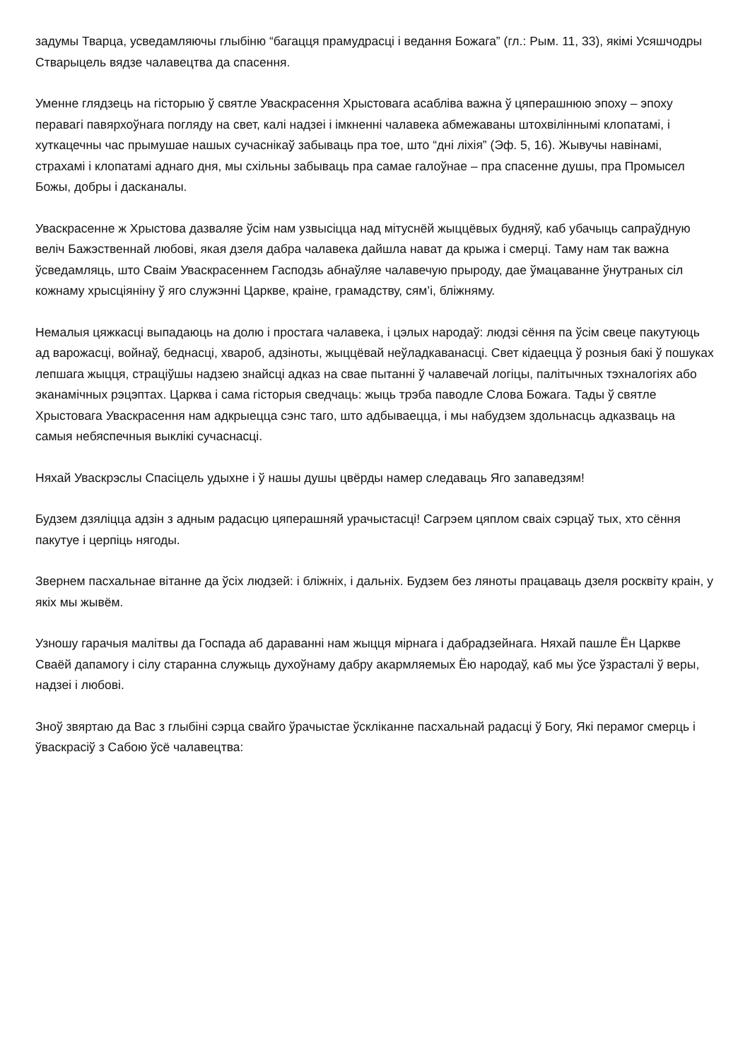задумы Тварца, усведамляючы глыбіню “багацця прамудрасці і ведання Божага” (гл.: Рым. 11, 33), якімі Усяшчодры Стварыцель вядзе чалавецтва да спасення.
Уменне глядзець на гісторыю ў святле Уваскрасення Хрыстовага асабліва важна ў цяперашнюю эпоху – эпоху перавагі павярхоўнага погляду на свет, калі надзеі і імкненні чалавека абмежаваны штохвіліннымі клопатамі, і хуткацечны час прымушае нашых сучаснікаў забываць пра тое, што “дні ліхія” (Эф. 5, 16). Жывучы навінамі, страхамі і клопатамі аднаго дня, мы схільны забываць пра самае галоўнае – пра спасенне душы, пра Промысел Божы, добры і дасканалы.
Уваскрасенне ж Хрыстова дазваляе ўсім нам узвысіцца над мітуснёй жыццёвых будняў, каб убачыць сапраўдную веліч Бажэственнай любові, якая дзеля дабра чалавека дайшла нават да крыжа і смерці. Таму нам так важна ўсведамляць, што Сваім Уваскрасеннем Гасподзь абнаўляе чалавечую прыроду, дае ўмацаванне ўнутраных сіл кожнаму хрысціяніну ў яго служэнні Царкве, краіне, грамадству, сям’і, бліжняму.
Немалыя цяжкасці выпадаюць на долю і простага чалавека, і цэлых народаў: людзі сёння па ўсім свеце пакутуюць ад варожасці, войнаў, беднасці, хвароб, адзіноты, жыццёвай неўладкаванасці. Свет кідаецца ў розныя бакі ў пошуках лепшага жыцця, страціўшы надзею знайсці адказ на свае пытанні ў чалавечай логіцы, палітычных тэхналогіях або эканамічных рэцэптах. Царква і сама гісторыя сведчаць: жыць трэба паводле Слова Божага. Тады ў святле Хрыстовага Уваскрасення нам адкрыецца сэнс таго, што адбываецца, і мы набудзем здольнасць адказваць на самыя небяспечныя выклікі сучаснасці.
Няхай Уваскрэслы Спасіцель удыхне і ў нашы душы цвёрды намер следаваць Яго запаведзям!
Будзем дзяліцца адзін з адным радасцю цяперашняй урачыстасці! Сагрэем цяплом сваіх сэрцаў тых, хто сёння пакутуе і церпіць нягоды.
Звернем пасхальнае вітанне да ўсіх людзей: і бліжніх, і дальніх. Будзем без ляноты працаваць дзеля росквіту краін, у якіх мы жывём.
Узношу гарачыя малітвы да Госпада аб дараванні нам жыцця мірнага і дабрадзейнага. Няхай пашле Ён Царкве Сваёй дапамогу і сілу старанна служыць духоўнаму дабру акармляемых Ёю народаў, каб мы ўсе ўзрасталі ў веры, надзеі і любові.
Зноў звяртаю да Вас з глыбіні сэрца свайго ўрачыстае ўскліканне пасхальнай радасці ў Богу, Які перамог смерць і ўваскрасіў з Сабою ўсё чалавецтва: